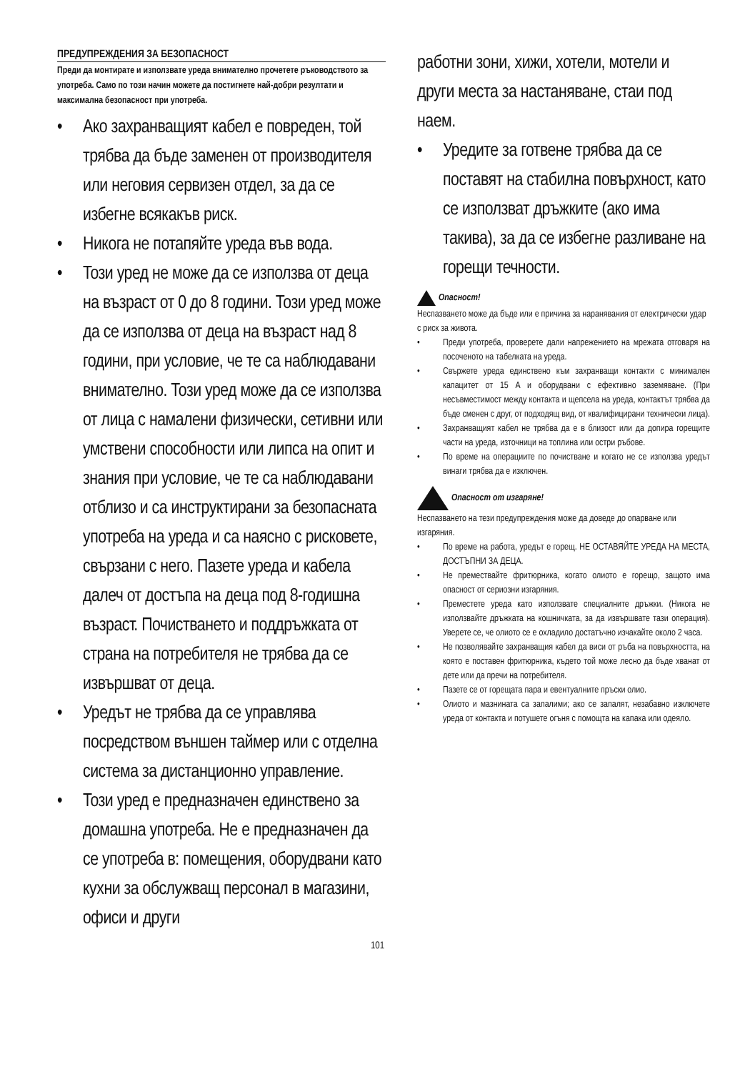ПРЕДУПРЕЖДЕНИЯ ЗА БЕЗОПАСНОСТ
Преди да монтирате и използвате уреда внимателно прочетете ръководството за употреба. Само по този начин можете да постигнете най-добри резултати и максимална безопасност при употреба.
• Ако захранващият кабел е повреден, той трябва да бъде заменен от производителя или неговия сервизен отдел, за да се избегне всякакъв риск.
• Никога не потапяйте уреда във вода.
• Този уред не може да се използва от деца на възраст от 0 до 8 години. Този уред може да се използва от деца на възраст над 8 години, при условие, че те са наблюдавани внимателно. Този уред може да се използва от лица с намалени физически, сетивни или умствени способности или липса на опит и знания при условие, че те са наблюдавани отблизо и са инструктирани за безопасната употреба на уреда и са наясно с рисковете, свързани с него. Пазете уреда и кабела далеч от достъпа на деца под 8-годишна възраст. Почистването и поддръжката от страна на потребителя не трябва да се извършват от деца.
• Уредът не трябва да се управлява посредством външен таймер или с отделна система за дистанционно управление.
• Този уред е предназначен единствено за домашна употреба. Не е предназначен да се употреба в: помещения, оборудвани като кухни за обслужващ персонал в магазини, офиси и други
работни зони, хижи, хотели, мотели и други места за настаняване, стаи под наем.
• Уредите за готвене трябва да се поставят на стабилна повърхност, като се използват дръжките (ако има такива), за да се избегне разливане на горещи течности.
Опасност!
Неспазването може да бъде или е причина за наранявания от електрически удар с риск за живота.
• Преди употреба, проверете дали напрежението на мрежата отговаря на посоченото на табелката на уреда.
• Свържете уреда единствено към захранващи контакти с минимален капацитет от 15 A и оборудвани с ефективно заземяване. (При несъвместимост между контакта и щепсела на уреда, контактът трябва да бъде сменен с друг, от подходящ вид, от квалифицирани технически лица).
• Захранващият кабел не трябва да е в близост или да допира горещите части на уреда, източници на топлина или остри ръбове.
• По време на операциите по почистване и когато не се използва уредът винаги трябва да е изключен.
Опасност от изгаряне!
Неспазването на тези предупреждения може да доведе до опарване или изгаряния.
• По време на работа, уредът е горещ. НЕ ОСТАВЯЙТЕ УРЕДА НА МЕСТА, ДОСТЪПНИ ЗА ДЕЦА.
• Не премествайте фритюрника, когато олиото е горещо, защото има опасност от сериозни изгаряния.
• Преместете уреда като използвате специалните дръжки. (Никога не използвайте дръжката на кошничката, за да извършвате тази операция). Уверете се, че олиото се е охладило достатъчно изчакайте около 2 часа.
• Не позволявайте захранващия кабел да виси от ръба на повърхността, на която е поставен фритюрника, където той може лесно да бъде хванат от дете или да пречи на потребителя.
• Пазете се от горещата пара и евентуалните пръски олио.
• Олиото и мазнината са запалими; ако се запалят, незабавно изключете уреда от контакта и потушете огъня с помощта на капака или одеяло.
101